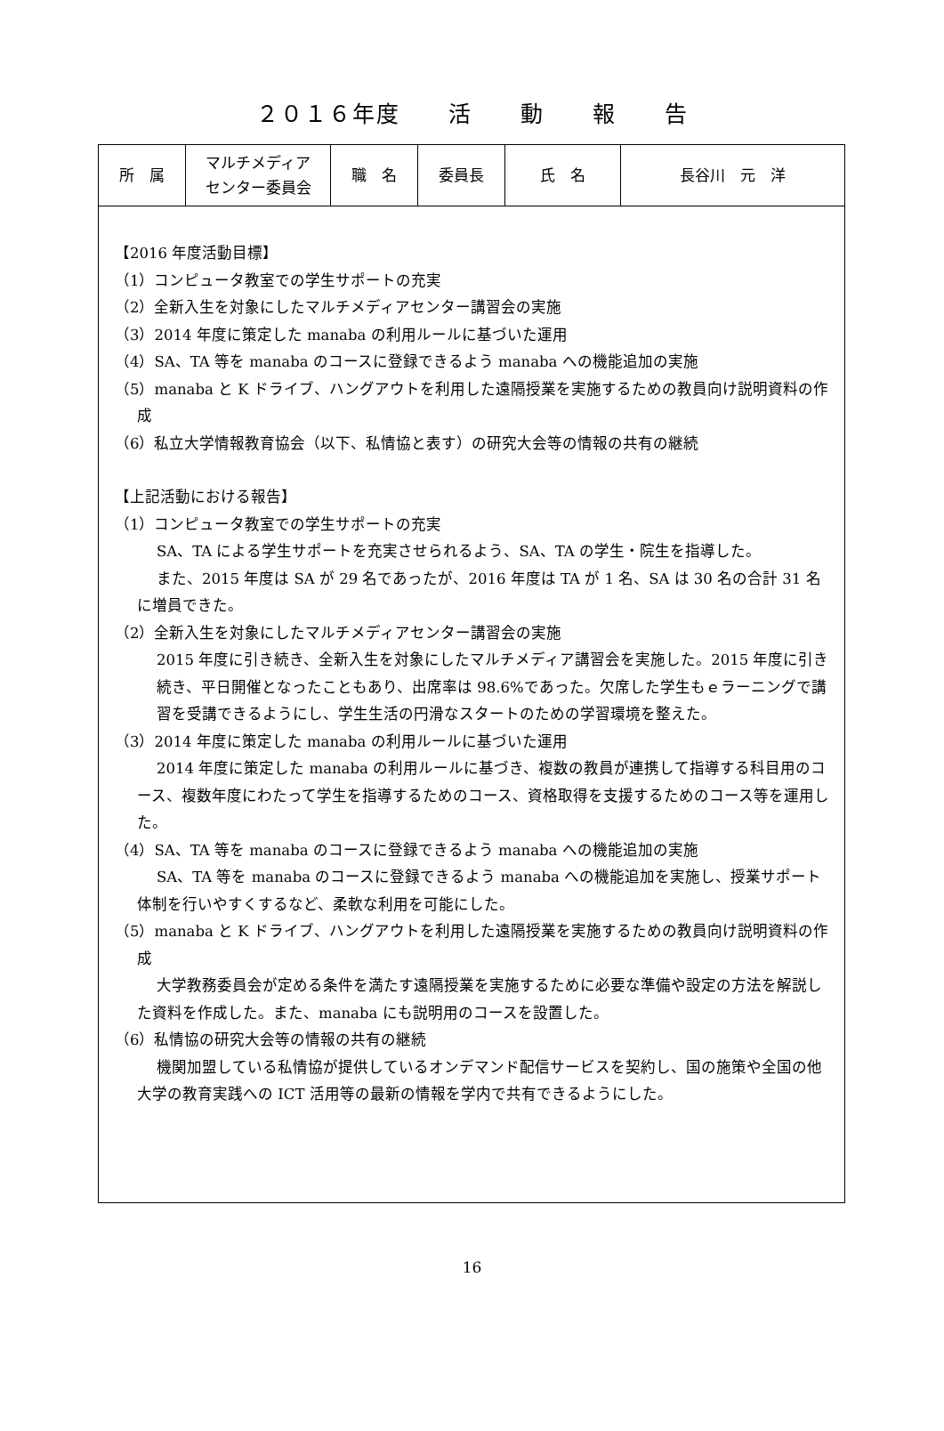２０１６年度　　活　　動　　報　　告
| 所 属 | マルチメディア センター委員会 | 職 名 | 委員長 | 氏 名 | 長谷川 元 洋 |
【2016 年度活動目標】
（1）コンピュータ教室での学生サポートの充実
（2）全新入生を対象にしたマルチメディアセンター講習会の実施
（3）2014 年度に策定した manaba の利用ルールに基づいた運用
（4）SA、TA 等を manaba のコースに登録できるよう manaba への機能追加の実施
（5）manaba と K ドライブ、ハングアウトを利用した遠隔授業を実施するための教員向け説明資料の作成
（6）私立大学情報教育協会（以下、私情協と表す）の研究大会等の情報の共有の継続
【上記活動における報告】
（1）コンピュータ教室での学生サポートの充実
SA、TA による学生サポートを充実させられるよう、SA、TA の学生・院生を指導した。
また、2015 年度は SA が 29 名であったが、2016 年度は TA が 1 名、SA は 30 名の合計 31 名に増員できた。
（2）全新入生を対象にしたマルチメディアセンター講習会の実施
2015 年度に引き続き、全新入生を対象にしたマルチメディア講習会を実施した。2015 年度に引き続き、平日開催となったこともあり、出席率は 98.6%であった。欠席した学生もｅラーニングで講習を受講できるようにし、学生生活の円滑なスタートのための学習環境を整えた。
（3）2014 年度に策定した manaba の利用ルールに基づいた運用
2014 年度に策定した manaba の利用ルールに基づき、複数の教員が連携して指導する科目用のコース、複数年度にわたって学生を指導するためのコース、資格取得を支援するためのコース等を運用した。
（4）SA、TA 等を manaba のコースに登録できるよう manaba への機能追加の実施
SA、TA 等を manaba のコースに登録できるよう manaba への機能追加を実施し、授業サポート体制を行いやすくするなど、柔軟な利用を可能にした。
（5）manaba と K ドライブ、ハングアウトを利用した遠隔授業を実施するための教員向け説明資料の作成
大学教務委員会が定める条件を満たす遠隔授業を実施するために必要な準備や設定の方法を解説した資料を作成した。また、manaba にも説明用のコースを設置した。
（6）私情協の研究大会等の情報の共有の継続
機関加盟している私情協が提供しているオンデマンド配信サービスを契約し、国の施策や全国の他大学の教育実践への ICT 活用等の最新の情報を学内で共有できるようにした。
16